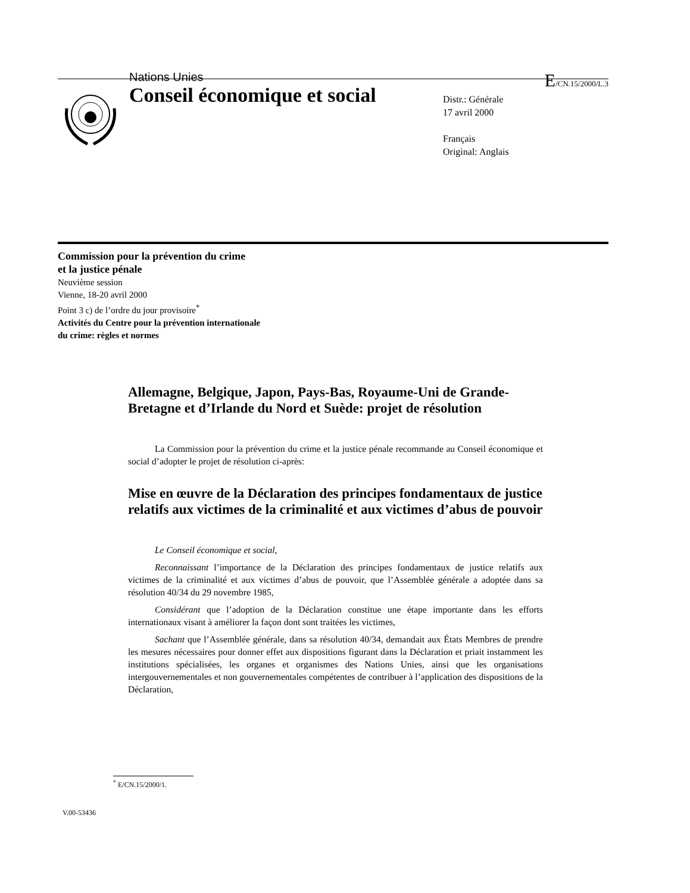Nations Unies
Conseil économique et social
E/CN.15/2000/L.3
Distr.: Générale
17 avril 2000
Français
Original: Anglais
Commission pour la prévention du crime
et la justice pénale
Neuvième session
Vienne, 18-20 avril 2000
Point 3 c) de l’ordre du jour provisoire<sup>*</sup>
Activités du Centre pour la prévention internationale
du crime: règles et normes
Allemagne, Belgique, Japon, Pays-Bas, Royaume-Uni de Grande-Bretagne et d’Irlande du Nord et Suède: projet de résolution
La Commission pour la prévention du crime et la justice pénale recommande au Conseil économique et social d’adopter le projet de résolution ci-après:
Mise en œuvre de la Déclaration des principes fondamentaux de justice relatifs aux victimes de la criminalité et aux victimes d’abus de pouvoir
Le Conseil économique et social,
Reconnaissant l’importance de la Déclaration des principes fondamentaux de justice relatifs aux victimes de la criminalité et aux victimes d’abus de pouvoir, que l’Assemblée générale a adoptée dans sa résolution 40/34 du 29 novembre 1985,
Considérant que l’adoption de la Déclaration constitue une étape importante dans les efforts internationaux visant à améliorer la façon dont sont traitées les victimes,
Sachant que l’Assemblée générale, dans sa résolution 40/34, demandait aux États Membres de prendre les mesures nécessaires pour donner effet aux dispositions figurant dans la Déclaration et priait instamment les institutions spécialisées, les organes et organismes des Nations Unies, ainsi que les organisations intergouvernementales et non gouvernementales compétentes de contribuer à l’application des dispositions de la Déclaration,
<sup>*</sup> E/CN.15/2000/1.
V.00-53436